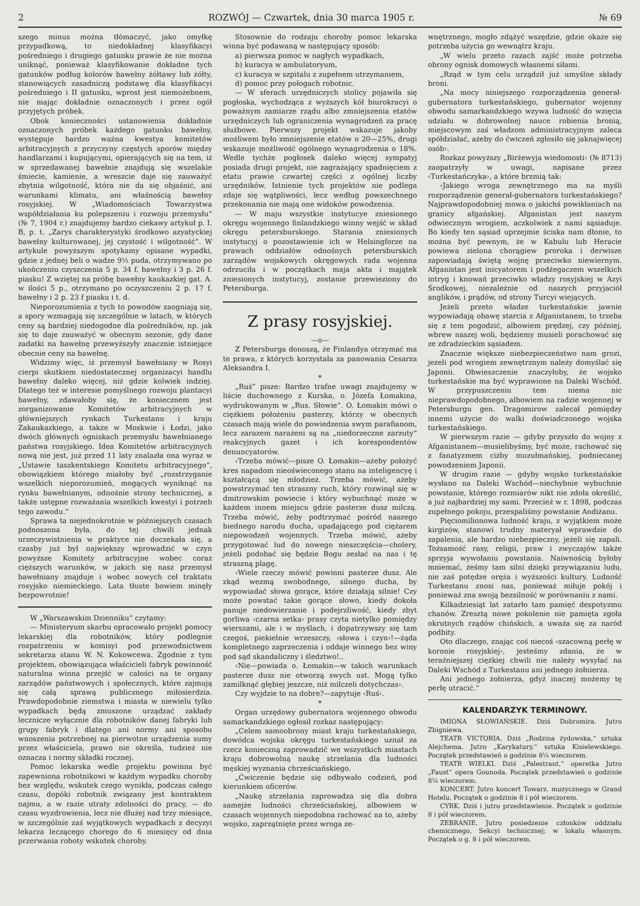2 ROZWÓJ — Czwartek, dnia 30 marca 1905 r. № 69
szego minus można tłómaczyć, jako omyłkę przypadkową, to niedokładnej klasyfikacyi pośredniego i drugiego gatunku prawie że nie można uniknąć, ponieważ klasyfikowanie dokładne tych gatunków podług kolorów bawełny żółtawy lub żółty, stanowiących zasadniczą podstawę dla klasyfikacyi pośredniego i II gatunku, wprost jest niemożebnem, nie mając dokładnie oznaczonych i przez ogół przyjętych próbek.
Obok konieczności ustanowienia dokładnie oznaczonych próbek każdego gatunku bawełny, występuje bardzo ważna kwestya komitetów arbitracyjnych z przyczyny częstych sporów między handlarzami i kupującymi, opierających się na tem, iż w sprzedawanej bawełnie znajdują się wszelakie śmiecie, kamienie, a wreszcie daje się zauważyć zbytnia wilgotność, która nie da się objaśnić, ani warunkami klimatu, ani właśnością bawełny rosyjskiej. W „Wiadomościach Towarzystwa współdziałania ku polepszeniu i rozwoju przemysłu“ (№ 7, 1904 r.) znajdujemy bardzo ciekawy artykuł p. I. B, p. t. „Zarys charakterystyki środkowo azyatyckiej bawełny kulturowanej, jej czystość i wilgotność“. W artykule powyższym spotykamy opisane wypadki, gdzie z jednej beli o wadze 9½ puda, otrzymywano po ukończeniu czyszczenia 5 p. 34 f. bawełny i 3 p. 26 f. piasku! Z wziętej na próbę bawełny kaukazkiej gat. A. w ilości 5 p., otrzymano po oczyszczeniu 2 p. 17 f. bawełny i 2 p. 23 f piasku i t. d.
Nieporozumienia z tych to powodów zaogniają się, a spory wzmagają się szczególnie w latach, w których ceny są bardziej niedogodne dla pośredników, np. jak się to daje zauważyć w obecnym sezonie, gdy dane zadatki na bawełnę przewyższyły znacznie istniejące obecnie ceny na bawełnę.
Widzimy więc, iż przemysł bawełniany w Rosyi cierpi skutkiem niedostatecznej organizacyi handlu bawełny daleko więcej, niż gdzie kolwiek indziej. Dlatego też w interesie pomyślnego rozwoju plantacyi bawełny, zdawałoby się, że koniecznem jest zorganizowanie Komitetów arbitracyjnych w główniejszych rynkach Turkestanu i kraju Zakaukazkiego, a także w Moskwie i Łodzi, jako dwóch głównych ogniskach przemysłu bawełnianego państwa rosyjskiego. Idea Komitetów arbitracyjnych nową nie jest, już przed 11 laty znalazła ona wyraz w „Ustawie taszkentskiego Komitetu arbitracyjnego“, obowiązkiem którego miałoby być „rozstrzyganie wszelkich nieporozumień, mogących wyniknąć na rynku bawełnianym, odnośnie strony technicznej, a także ustępne rozważania wszelkich kwestyi i potrzeb tego zawodu.“
Sprawa ta niejednokrotnie w późniejszych czasach podnoszona była, do tej chwili jednak urzeczywistnienia w praktyce nie doczekała się, a czasby już był największy wprowadzić w czyn powyższe Komitety arbitracyjne wobec coraz cięższych warunków, w jakich się nasz przemysł bawełniany znajduje i wobec nowych ceł traktatu rosyjsko niemieckiego. Lata tłuste bowiem minęły bezpowrotnie!
W „Warszawskim Dzienniku“ czytamy:
— Ministeryum skarbu opracowało projekt pomocy lekarskiej dla robotników, który podlegnie rozpatrzeniu w komisyi pod przewodnictwem sekretarza stanu W. N. Kokowcewa. Zgodnie z tym projektem, obowiązująca właścicieli fabryk powinność naturalna winna przejść w całości na te organy zarządów państwowych i społecznych, które zajmują się całą sprawą publicznego miłosierdzia. Prawdopodobnie ziemstwa i miasta w niewielu tylko wypadkach będą zmuszone urządzać zakłady lecznicze wyłącznie dla robotników danej fabryki lub grupy fabryk i dlatego ani normy ani sposobu wnoszenia potrzebnej na pierwotne urządzenia sumy przez właściciela, prawo nie określa, tudzież nie oznacza i normy składki rocznej.
Pomoc lekarska wedle projektu powinna być zapewniona robotnikowi w każdym wypadku choroby bez względu, wskutek czego wynikła, podczas całego czasu, dopóki robotnik związany jest kontraktem najmu, a w razie utraty zdolności do pracy, — do czasu wyzdrowienia, lecz nie dłużej nad trzy miesiące, w szczególnie zaś wyjątkowych wypadkach z decyzyi lekarza leczącego chorego do 6 miesięcy od dnia przerwania roboty wskutek choroby.
Stosownie do rodzaju choroby pomoc lekarska winna być podawaną w następujący sposób:
a) pierwsza pomoc w nagłych wypadkach,
b) kuracya w ambulatoryum,
c) kuracya w szpitalu z zupełnem utrzymaniem,
d) pomoc przy połogach robotnic.
— W sferach urzędniczych stolicy pojawiła się pogłoska, wychodząca z wyższych kół biurokracyi o poważnym zamiarze rządu albo zmniejszenia etatów urzędniczych lub ograniczenia wynagrodzeń za pracę służbowe. Pierwszy projekt wskazuje jakoby możliwem było zmniejszenie etatów o 20—25%, drugi wskazuje możliwość ogólnego wynagrodzenia o 18%. Wedle tychże pogłosek daleko więcej sympatyj posiada drugi projekt, nie zagrażający spadnięciem z etatu prawie czwartej części z ogólnej liczby urzędników. Istnienie tych projektów nie podlega zdaje się wątpliwości, lecz według powszechnego przekonania nie mają one widoków powodzenia.
— W maju wszystkie instytucye zniesionego okręgu wojennego finlandzkiego winny wejść w skład okręgu petersburskiego. Starania zniesionych instytucyj o pozostawienie ich w Helsingforze na prawach oddziałów odnośnych petersburskich zarządów wojskowych okręgowych rada wojenna odrzuciła i w początkach maja akta i majątek zniesionych instytucyj, zostanie przewieziony do Petersburga.
Z prasy rosyjskiej.
—o—
Z Petersburga donoszą, że Finlandya otrzymać ma te prawa, z których korzystała za panowania Cesarza Aleksandra I.
*
„Ruś“ pisze: Bardzo trafne uwagi znajdujemy w liście duchownego z Kurska, o. Józefa Łomakina, wydrukowanym w „Rus. Słowie“. O. Łomakin mówi o ciężkiem położeniu pasterzy, którzy w obecnych czasach mają wiele do powiedzenia swym parafianom, lecz zarazem narażeni są na „niedorzeczne zarzuty“ reakcyjnych gazet i ich korespondentów denuncyatorów.
‹Trzeba mówić—pisze O. Łomakin—ażeby położyć kres napadom nieoświeconego stanu na inteligencyę i kształcącą się młodzież. Trzeba mówić, ażeby powstrzymać ten straszny ruch, który rozwinął się w dmitrowskim powiecie i który wybuchnąć może w każdem innem miejscu gdzie pasterze dusz milczą. Trzeba mówić, żeby podtrzymać pośród naszego biednego narodu ducha, upadającego pod ciężarem niepowodzeń wojennych. Trzeba mówić, ażeby przygotować lud do nowego nieszczęścia—cholery, jeżeli podobać się będzie Bogu zesłać na nas i tę straszną plagę.
‹Wiele rzeczy mówić powinni pasterze dusz. Ale zkąd wezmą swobodnego, silnego ducha, by wypowiadać słowa gorące, które działają silnie! Czy może powstać takie gorące słowo, kiedy dokoła panuje niedowierzanie i podejrzliwość, kiedy zbyt gorliwa ‹czarna setka› prasy czyta nietylko pomiędzy wierszami, ale i w myślach, i dopatrzywszy się tam czegoś, piekielnie wrzeszczy, ‹słowa i czyn›!—żąda kompletnego zaprzeczenia i oddaje winnego bez winy pod sąd skandaliczny i śledztwo!..
‹Nie—powiada o. Łomakin—w takich warunkach pasterze dusz nie otworzą swych ust. Mogą tylko zamilknąć głębiej jeszcze, niż milczeli dotychczas›.
Czy wyjdzie to na dobre?—zapytuje ‹Ruś›.
*
Organ urzędowy gubernatora wojennego obwodu samarkandzkiego ogłosił rozkaz następujący:
„Celem samoobrony miast kraju turkestańskiego, dowódca wojska okręgu turkestańskiego uznał za rzecz konieczną zaprowadzić we wszystkich miastach kraju dobrowolną naukę strzelania dla ludności męskiej wyznania chrześciańskiego.
„Ćwiczenie będzie się odbywało codzień, pod kierunkiem oficerów.
„Naukę strzelania zaprowadza się dla dobra samejże ludności chrześciańskiej, albowiem w czasach wojennych niepodobna rachować na to, ażeby wojsko, zaprzątnięte przez wroga ze-
wnętrznego, mogło zdążyć wszędzie, gdzie okaże się potrzeba użycia go wewnątrz kraju.
„W wielu przeto razach zajść może potrzeba obrony ognisk domowych własnemi siłami.
„Rząd w tym celu urządził już umyślne składy broni.
„Na mocy niniejszego rozporządzenia generał-gubernatora turkestańskiego, gubernator wojenny obwodu samarkandzkiego wzywa ludność do wzięcia udziału w dobrowolnej nauce robienia bronią, miejscowym zaś władzom administracyjnym zaleca spółdziałać, ażeby do ćwiczeń zgłosiło się jaknajwięcej osób›.
Rozkaz powyższy „Birżewyja wiedomosti› (№ 8713) zaopatrzyły w uwagi, napisane przez ‹Turkestańczyka›, a które brzmią tak:
‹Jakiego wroga zewnętrznego ma na myśli rozporządzenie generał-gubernatora turkestańskiego? Najprawdopodobniej mowa o jakichś powikłaniach na granicy afgańskiej. Afganistan jest naszym odwiecznym wrogiem, aczkolwiek z nami sąsiaduje. Bo kiedy ten sąsiad uprzejmie ściska nam dłonie, to można być pewnym, że w Kabulu lub Heracie powiewa zielona chorągiew proroka i derwisze zapowiadają świętą wojnę przeciwko niewiernym. Afganistan jest inicyatorem i podżegaczem wszelkich intryg i knowań przeciwko władzy rosyjskiej w Azyi Środkowej, niezależnie od naszych przyjaciół anglików, i prądów, od strony Turcyi wiejących.
Jeżeli przeto władze turkestańskie jawnie wypowiadają obawę starcia z Afganistanem, to trzeba się z tem pogodzić, albowiem prędzej, czy później, wbrew naszej woli, będziemy musieli porachować się ze zdradzieckim sąsiadem.
Znacznie większe niebezpieczeństwo nam grozi, jeżeli pod wrogiem zewnętrznym należy domyślać się Japonii. Obwieszczenie znaczyłoby, że wojsko turkestańskie ma być wyprawione na Daleki Wschód. W przypuszczeniu tem niema nic nieprawdopodobnego, albowiem na radzie wojennej w Petersburgu gen. Dragomirow zalecał pomiędzy innemi użycie do walki doświadczonego wojska turkestańskiego.
W pierwszym razie — gdyby przyszło do wojny z Afganistanem—musielibyśmy, być może, rachować się z fanatyzmem ciżby muzułmańskiej, podniecanej powodzeniem Japonii.
W drugim razie — gdyby wojsko turkestańskie wysłano na Daleki Wschód—niechybnie wybuchnie powstanie, którego rozmiarów nikt nie zdoła określić, a już najbardziej my sami. Przecież w r. 1898, podczas zupełnego pokoju, przespaliśmy powstanie Andiżanu.
Pięciomilionowa ludność kraju, z wyjątkiem może kirgizów, stanowi trudny materyał wprawdzie do zapalenia, ale bardzo niebezpieczny, jeżeli się zapali. Tożsamość rasy, religii, praw i zwyczajów także sprzyja wywołaniu powstania. Naiwnością byłoby mniemać, żeśmy tam silni dzięki przywiązaniu ludu, nie zaś potędze oręża i wyższości kultury. Ludność Turkestanu znosi nas, ponieważ miłuje pokój i ponieważ zna swoją bezsilność w porównaniu z nami.
Kilkadziesiąt lat zatarło tam pamięć despotyzmu chanów. Zresztą nowe pokolenie nie pamięta zgoła okrutnych rządów chińskich, a uważa się za naród podbity.
Oto dlaczego, znając coś niecoś ‹szacowną perłę w koronie rosyjskiej›, jesteśmy zdania, że w teraźniejszej ciężkiej chwili nie należy wysyłać na Daleki Wschód z Turkestanu ani jednego żołnierza.
Ani jednego żołnierza, gdyż inaczej możemy tę perłę utracić.“
KALENDARZYK TERMINOWY.
IMIONA SŁOWIAŃSKIE. Dziś Dobromira. Jutro Zbigniewa.
TEATR VICTORIA. Dziś „Rodzina żydowska,“ sztuka Alejchema. Jutro „Karykatury,“ sztuka Kisielewskiego. Początek przedstawień o godzinie 8¼ wieczorem.
TEATR WIELKI. Dziś „Palestrant,“ operetka Jutro „Faust“ opera Gounoda. Początek przedstawień o godzinie 8¼ wieczorem.
KONCERT. Jutro koncert Towarz. muzycznego w Grand Hotelu. Początek o godzinie 8 i pół wieczorem.
CYRK. Dziś i jutro przedstawienie. Początek o godzinie 8 i pół wieczorem.
ZEBRANIE. Jutro posiedzenie członków oddziału chemicznego, Sekcyi technicznej; w lokalu własnym. Początek o g. 8 i pół wieczorem.